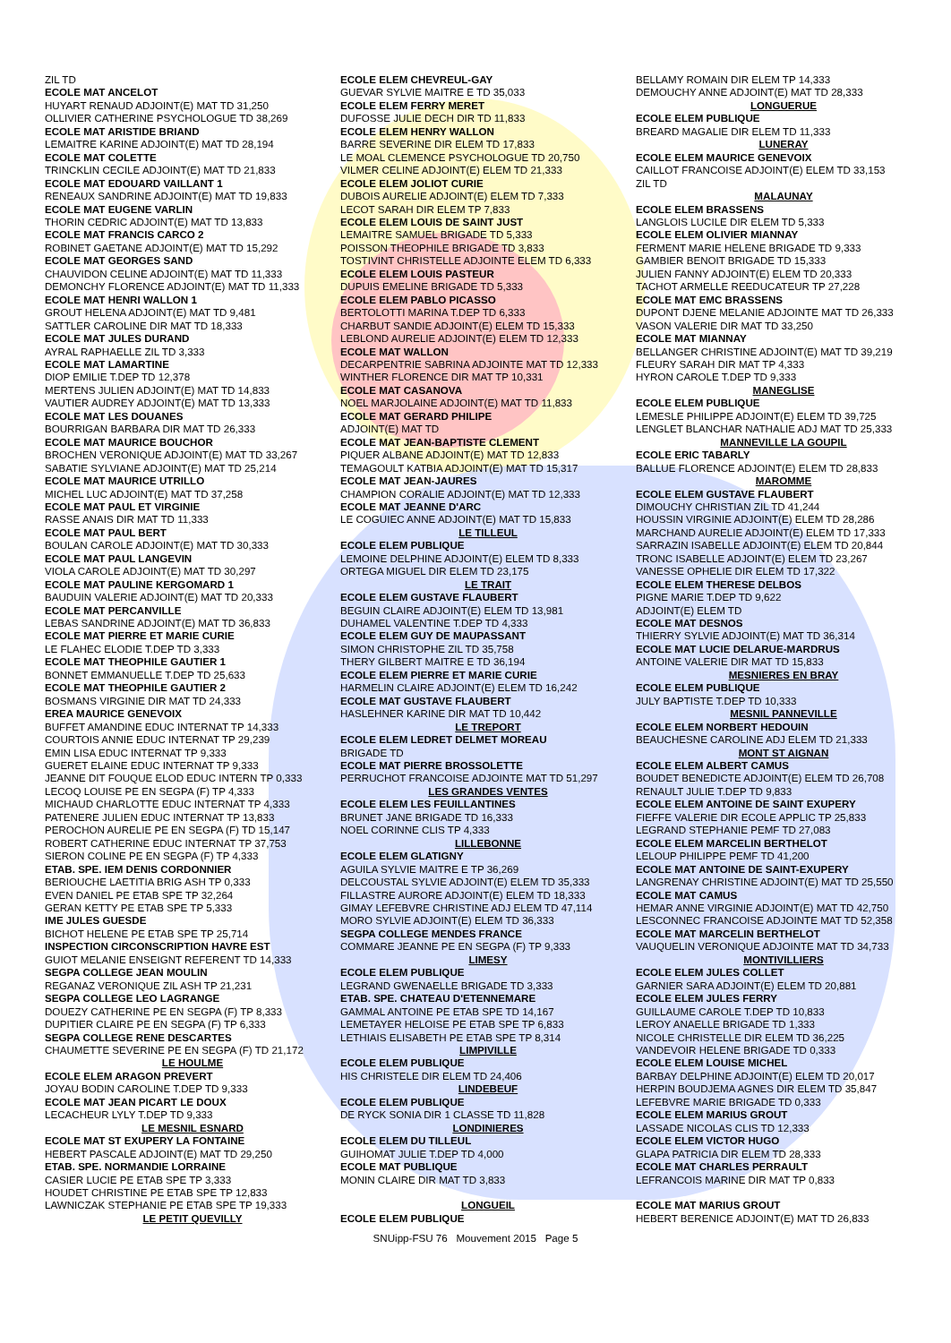ZIL TD
ECOLE MAT ANCELOT
HUYART RENAUD ADJOINT(E) MAT TD 31,250
OLLIVIER CATHERINE PSYCHOLOGUE TD 38,269
ECOLE MAT ARISTIDE BRIAND
LEMAITRE KARINE ADJOINT(E) MAT TD 28,194
ECOLE MAT COLETTE
TRINCKLIN CECILE ADJOINT(E) MAT TD 21,833
ECOLE MAT EDOUARD VAILLANT 1
RENEAUX SANDRINE ADJOINT(E) MAT TD 19,833
ECOLE MAT EUGENE VARLIN
THORIN CEDRIC ADJOINT(E) MAT TD 13,833
ECOLE MAT FRANCIS CARCO 2
ROBINET GAETANE ADJOINT(E) MAT TD 15,292
ECOLE MAT GEORGES SAND
CHAUVIDON CELINE ADJOINT(E) MAT TD 11,333
DEMONCHY FLORENCE ADJOINT(E) MAT TD 11,333
ECOLE MAT HENRI WALLON 1
GROUT HELENA ADJOINT(E) MAT TD 9,481
SATTLER CAROLINE DIR MAT TD 18,333
ECOLE MAT JULES DURAND
AYRAL RAPHAELLE ZIL TD 3,333
ECOLE MAT LAMARTINE
DIOP EMILIE T.DEP TD 12,378
MERTENS JULIEN ADJOINT(E) MAT TD 14,833
VAUTIER AUDREY ADJOINT(E) MAT TD 13,333
ECOLE MAT LES DOUANES
BOURRIGAN BARBARA DIR MAT TD 26,333
ECOLE MAT MAURICE BOUCHOR
BROCHEN VERONIQUE ADJOINT(E) MAT TD 33,267
SABATIE SYLVIANE ADJOINT(E) MAT TD 25,214
ECOLE MAT MAURICE UTRILLO
MICHEL LUC ADJOINT(E) MAT TD 37,258
ECOLE MAT PAUL ET VIRGINIE
RASSE ANAIS DIR MAT TD 11,333
ECOLE MAT PAUL BERT
BOULAN CAROLE ADJOINT(E) MAT TD 30,333
ECOLE MAT PAUL LANGEVIN
VIOLA CAROLE ADJOINT(E) MAT TD 30,297
ECOLE MAT PAULINE KERGOMARD 1
BAUDUIN VALERIE ADJOINT(E) MAT TD 20,333
ECOLE MAT PERCANVILLE
LEBAS SANDRINE ADJOINT(E) MAT TD 36,833
ECOLE MAT PIERRE ET MARIE CURIE
LE FLAHEC ELODIE T.DEP TD 3,333
ECOLE MAT THEOPHILE GAUTIER 1
BONNET EMMANUELLE T.DEP TD 25,633
ECOLE MAT THEOPHILE GAUTIER 2
BOSMANS VIRGINIE DIR MAT TD 24,333
EREA MAURICE GENEVOIX
BUFFET AMANDINE EDUC INTERNAT TP 14,333
COURTOIS ANNIE EDUC INTERNAT TP 29,239
EMIN LISA EDUC INTERNAT TP 9,333
GUERET ELAINE EDUC INTERNAT TP 9,333
JEANNE DIT FOUQUE ELOD EDUC INTERN TP 0,333
LECOQ LOUISE PE EN SEGPA (F) TP 4,333
MICHAUD CHARLOTTE EDUC INTERNAT TP 4,333
PATENERE JULIEN EDUC INTERNAT TP 13,833
PEROCHON AURELIE PE EN SEGPA (F) TD 15,147
ROBERT CATHERINE EDUC INTERNAT TP 37,753
SIERON COLINE PE EN SEGPA (F) TP 4,333
ETAB. SPE. IEM DENIS CORDONNIER
BERIOUCHE LAETITIA BRIG ASH TP 0,333
EVEN DANIEL PE ETAB SPE TP 32,264
GERAN KETTY PE ETAB SPE TP 5,333
IME JULES GUESDE
BICHOT HELENE PE ETAB SPE TP 25,714
INSPECTION CIRCONSCRIPTION HAVRE EST
GUIOT MELANIE ENSEIGNT REFERENT TD 14,333
SEGPA COLLEGE JEAN MOULIN
REGANAZ VERONIQUE ZIL ASH TP 21,231
SEGPA COLLEGE LEO LAGRANGE
DOUEZY CATHERINE PE EN SEGPA (F) TP 8,333
DUPITIER CLAIRE PE EN SEGPA (F) TP 6,333
SEGPA COLLEGE RENE DESCARTES
CHAUMETTE SEVERINE PE EN SEGPA (F) TD 21,172
LE HOULME
ECOLE ELEM ARAGON PREVERT
JOYAU BODIN CAROLINE T.DEP TD 9,333
ECOLE MAT JEAN PICART LE DOUX
LECACHEUR LYLY T.DEP TD 9,333
LE MESNIL ESNARD
ECOLE MAT ST EXUPERY LA FONTAINE
HEBERT PASCALE ADJOINT(E) MAT TD 29,250
ETAB. SPE. NORMANDIE LORRAINE
CASIER LUCIE PE ETAB SPE TP 3,333
HOUDET CHRISTINE PE ETAB SPE TP 12,833
LAWNICZAK STEPHANIE PE ETAB SPE TP 19,333
LE PETIT QUEVILLY
ECOLE ELEM CHEVREUL-GAY
GUEVAR SYLVIE MAITRE E TD 35,033
ECOLE ELEM FERRY MERET
DUFOSSE JULIE DECH DIR TD 11,833
ECOLE ELEM HENRY WALLON
BARRE SEVERINE DIR ELEM TD 17,833
LE MOAL CLEMENCE PSYCHOLOGUE TD 20,750
VILMER CELINE ADJOINT(E) ELEM TD 21,333
ECOLE ELEM JOLIOT CURIE
DUBOIS AURELIE ADJOINT(E) ELEM TD 7,333
LECOT SARAH DIR ELEM TP 7,833
ECOLE ELEM LOUIS DE SAINT JUST
LEMAITRE SAMUEL BRIGADE TD 5,333
POISSON THEOPHILE BRIGADE TD 3,833
TOSTIVINT CHRISTELLE ADJOINTE ELEM TD 6,333
ECOLE ELEM LOUIS PASTEUR
DUPUIS EMELINE BRIGADE TD 5,333
ECOLE ELEM PABLO PICASSO
BERTOLOTTI MARINA T.DEP TD 6,333
CHARBUT SANDIE ADJOINT(E) ELEM TD 15,333
LEBLOND AURELIE ADJOINT(E) ELEM TD 12,333
ECOLE MAT WALLON
DECARPENTRIE SABRINA ADJOINTE MAT TD 12,333
WINTHER FLORENCE DIR MAT TP 10,331
ECOLE MAT CASANOVA
NOEL MARJOLAINE ADJOINT(E) MAT TD 11,833
ECOLE MAT GERARD PHILIPE
ADJOINT(E) MAT TD
ECOLE MAT JEAN-BAPTISTE CLEMENT
PIQUER ALBANE ADJOINT(E) MAT TD 12,833
TEMAGOULT KATBIA ADJOINT(E) MAT TD 15,317
ECOLE MAT JEAN-JAURES
CHAMPION CORALIE ADJOINT(E) MAT TD 12,333
ECOLE MAT JEANNE D'ARC
LE COGUIEC ANNE ADJOINT(E) MAT TD 15,833
LE TILLEUL
ECOLE ELEM PUBLIQUE
LEMOINE DELPHINE ADJOINT(E) ELEM TD 8,333
ORTEGA MIGUEL DIR ELEM TD 23,175
LE TRAIT
ECOLE ELEM GUSTAVE FLAUBERT
BEGUIN CLAIRE ADJOINT(E) ELEM TD 13,981
DUHAMEL VALENTINE T.DEP TD 4,333
ECOLE ELEM GUY DE MAUPASSANT
SIMON CHRISTOPHE ZIL TD 35,758
THERY GILBERT MAITRE E TD 36,194
ECOLE ELEM PIERRE ET MARIE CURIE
HARMELIN CLAIRE ADJOINT(E) ELEM TD 16,242
ECOLE MAT GUSTAVE FLAUBERT
HASLEHNER KARINE DIR MAT TD 10,442
LE TREPORT
ECOLE ELEM LEDRET DELMET MOREAU
BRIGADE TD
ECOLE MAT PIERRE BROSSOLETTE
PERRUCHOT FRANCOISE ADJOINTE MAT TD 51,297
LES GRANDES VENTES
ECOLE ELEM LES FEUILLANTINES
BRUNET JANE BRIGADE TD 16,333
NOEL CORINNE CLIS TP 4,333
LILLEBONNE
ECOLE ELEM GLATIGNY
AGUILA SYLVIE MAITRE E TP 36,269
DELCOUSTAL SYLVIE ADJOINT(E) ELEM TD 35,333
FILLASTRE AURORE ADJOINT(E) ELEM TD 18,333
GIMAY LEFEBVRE CHRISTINE ADJ ELEM TD 47,114
MORO SYLVIE ADJOINT(E) ELEM TD 36,333
SEGPA COLLEGE MENDES FRANCE
COMMARE JEANNE PE EN SEGPA (F) TP 9,333
LIMESY
ECOLE ELEM PUBLIQUE
LEGRAND GWENAELLE BRIGADE TD 3,333
ETAB. SPE. CHATEAU D'ETENNEMARE
GAMMAL ANTOINE PE ETAB SPE TD 14,167
LEMETAYER HELOISE PE ETAB SPE TP 6,833
LETHIAIS ELISABETH PE ETAB SPE TP 8,314
LIMPIVILLE
ECOLE ELEM PUBLIQUE
HIS CHRISTELE DIR ELEM TD 24,406
LINDEBEUF
ECOLE ELEM PUBLIQUE
DE RYCK SONIA DIR 1 CLASSE TD 11,828
LONDINIERES
ECOLE ELEM DU TILLEUL
GUIHOMAT JULIE T.DEP TD 4,000
ECOLE MAT PUBLIQUE
MONIN CLAIRE DIR MAT TD 3,833
LONGUEIL
ECOLE ELEM PUBLIQUE
BELLAMY ROMAIN DIR ELEM TP 14,333
DEMOUCHY ANNE ADJOINT(E) MAT TD 28,333
LONGUERUE
ECOLE ELEM PUBLIQUE
BREARD MAGALIE DIR ELEM TD 11,333
LUNERAY
ECOLE ELEM MAURICE GENEVOIX
CAILLOT FRANCOISE ADJOINT(E) ELEM TD 33,153
ZIL TD
MALAUNAY
ECOLE ELEM BRASSENS
LANGLOIS LUCILE DIR ELEM TD 5,333
ECOLE ELEM OLIVIER MIANNAY
FERMENT MARIE HELENE BRIGADE TD 9,333
GAMBIER BENOIT BRIGADE TD 15,333
JULIEN FANNY ADJOINT(E) ELEM TD 20,333
TACHOT ARMELLE REEDUCATEUR TP 27,228
ECOLE MAT EMC BRASSENS
DUPONT DJENE MELANIE ADJOINTE MAT TD 26,333
VASON VALERIE DIR MAT TD 33,250
ECOLE MAT MIANNAY
BELLANGER CHRISTINE ADJOINT(E) MAT TD 39,219
FLEURY SARAH DIR MAT TP 4,333
HYRON CAROLE T.DEP TD 9,333
MANEGLISE
ECOLE ELEM PUBLIQUE
LEMESLE PHILIPPE ADJOINT(E) ELEM TD 39,725
LENGLET BLANCHAR NATHALIE ADJ MAT TD 25,333
MANNEVILLE LA GOUPIL
ECOLE ERIC TABARLY
BALLUE FLORENCE ADJOINT(E) ELEM TD 28,833
MAROMME
ECOLE ELEM GUSTAVE FLAUBERT
DIMOUCHY CHRISTIAN ZIL TD 41,244
HOUSSIN VIRGINIE ADJOINT(E) ELEM TD 28,286
MARCHAND AURELIE ADJOINT(E) ELEM TD 17,333
SARRAZIN ISABELLE ADJOINT(E) ELEM TD 20,844
TRONC ISABELLE ADJOINT(E) ELEM TD 23,267
VANESSE OPHELIE DIR ELEM TD 17,322
ECOLE ELEM THERESE DELBOS
PIGNE MARIE T.DEP TD 9,622
ADJOINT(E) ELEM TD
ECOLE MAT DESNOS
THIERRY SYLVIE ADJOINT(E) MAT TD 36,314
ECOLE MAT LUCIE DELARUE-MARDRUS
ANTOINE VALERIE DIR MAT TD 15,833
MESNIERES EN BRAY
ECOLE ELEM PUBLIQUE
JULY BAPTISTE T.DEP TD 10,333
MESNIL PANNEVILLE
ECOLE ELEM NORBERT HEDOUIN
BEAUCHESNE CAROLINE ADJ ELEM TD 21,333
MONT ST AIGNAN
ECOLE ELEM ALBERT CAMUS
BOUDET BENEDICTE ADJOINT(E) ELEM TD 26,708
RENAULT JULIE T.DEP TD 9,833
ECOLE ELEM ANTOINE DE SAINT EXUPERY
FIEFFE VALERIE DIR ECOLE APPLIC TP 25,833
LEGRAND STEPHANIE PEMF TD 27,083
ECOLE ELEM MARCELIN BERTHELOT
LELOUP PHILIPPE PEMF TD 41,200
ECOLE MAT ANTOINE DE SAINT-EXUPERY
LANGRENAY CHRISTINE ADJOINT(E) MAT TD 25,550
ECOLE MAT CAMUS
HEMAR ANNE VIRGINIE ADJOINT(E) MAT TD 42,750
LESCONNEC FRANCOISE ADJOINTE MAT TD 52,358
ECOLE MAT MARCELIN BERTHELOT
VAUQUELIN VERONIQUE ADJOINTE MAT TD 34,733
MONTIVILLIERS
ECOLE ELEM JULES COLLET
GARNIER SARA ADJOINT(E) ELEM TD 20,881
ECOLE ELEM JULES FERRY
GUILLAUME CAROLE T.DEP TD 10,833
LEROY ANAELLE BRIGADE TD 1,333
NICOLE CHRISTELLE DIR ELEM TD 36,225
VANDEVOIR HELENE BRIGADE TD 0,333
ECOLE ELEM LOUISE MICHEL
BARBAY DELPHINE ADJOINT(E) ELEM TD 20,017
HERPIN BOUDJEMA AGNES DIR ELEM TD 35,847
LEFEBVRE MARIE BRIGADE TD 0,333
ECOLE ELEM MARIUS GROUT
LASSADE NICOLAS CLIS TD 12,333
ECOLE ELEM VICTOR HUGO
GLAPA PATRICIA DIR ELEM TD 28,333
ECOLE MAT CHARLES PERRAULT
LEFRANCOIS MARINE DIR MAT TP 0,833
ECOLE MAT MARIUS GROUT
HEBERT BERENICE ADJOINT(E) MAT TD 26,833
SNUipp-FSU 76 Mouvement 2015 Page 5